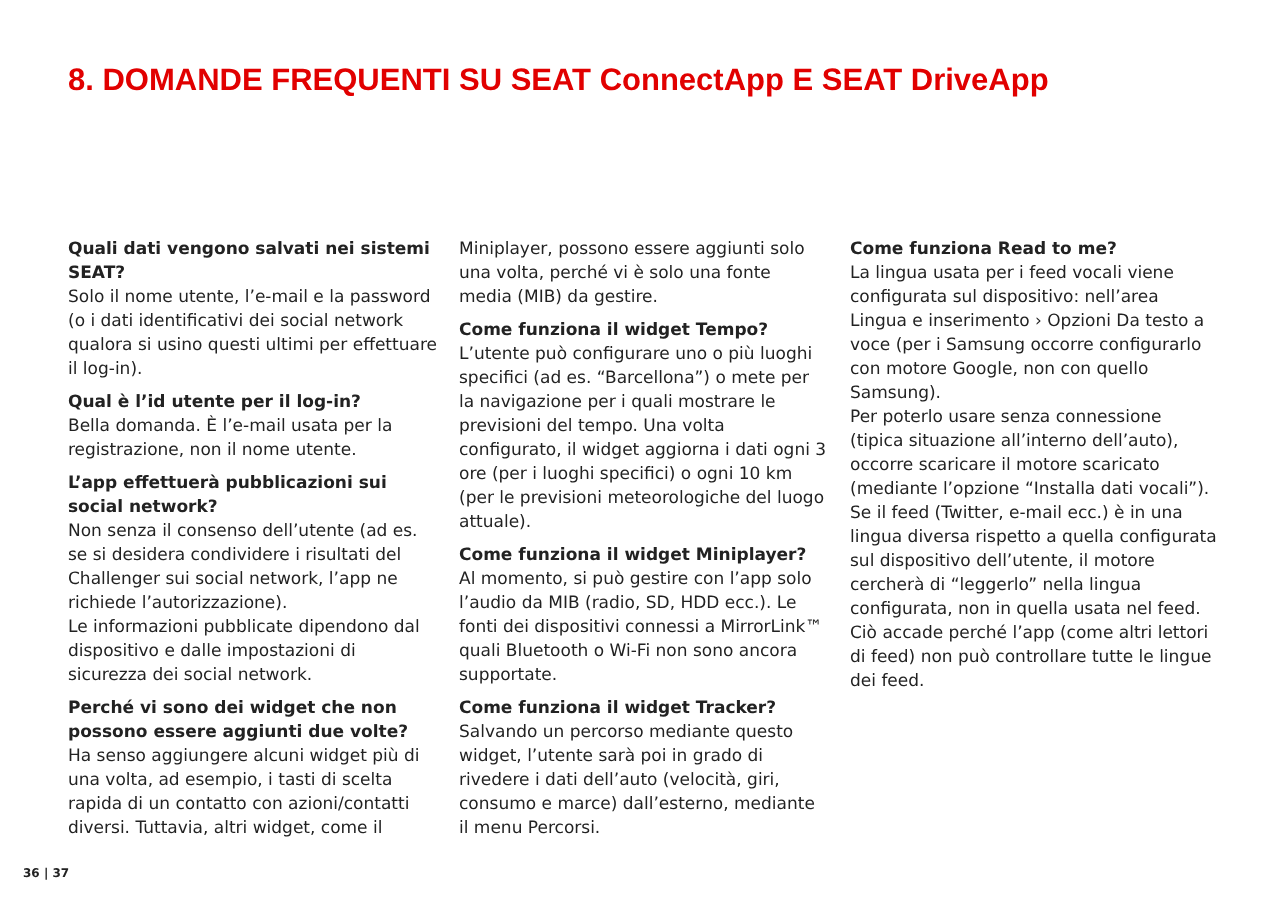8. DOMANDE FREQUENTI SU SEAT ConnectApp E SEAT DriveApp
Quali dati vengono salvati nei sistemi SEAT?
Solo il nome utente, l’e-mail e la password (o i dati identificativi dei social network qualora si usino questi ultimi per effettuare il log-in).
Qual è l’id utente per il log-in?
Bella domanda. È l’e-mail usata per la registrazione, non il nome utente.
L’app effettuerà pubblicazioni sui social network?
Non senza il consenso dell’utente (ad es. se si desidera condividere i risultati del Challenger sui social network, l’app ne richiede l’autorizzazione).
Le informazioni pubblicate dipendono dal dispositivo e dalle impostazioni di sicurezza dei social network.
Perché vi sono dei widget che non possono essere aggiunti due volte?
Ha senso aggiungere alcuni widget più di una volta, ad esempio, i tasti di scelta rapida di un contatto con azioni/contatti diversi. Tuttavia, altri widget, come il
Miniplayer, possono essere aggiunti solo una volta, perché vi è solo una fonte media (MIB) da gestire.
Come funziona il widget Tempo?
L’utente può configurare uno o più luoghi specifici (ad es. “Barcellona”) o mete per la navigazione per i quali mostrare le previsioni del tempo. Una volta configurato, il widget aggiorna i dati ogni 3 ore (per i luoghi specifici) o ogni 10 km (per le previsioni meteorologiche del luogo attuale).
Come funziona il widget Miniplayer?
Al momento, si può gestire con l’app solo l’audio da MIB (radio, SD, HDD ecc.). Le fonti dei dispositivi connessi a MirrorLink™ quali Bluetooth o Wi-Fi non sono ancora supportate.
Come funziona il widget Tracker?
Salvando un percorso mediante questo widget, l’utente sarà poi in grado di rivedere i dati dell’auto (velocità, giri, consumo e marce) dall’esterno, mediante il menu Percorsi.
Come funziona Read to me?
La lingua usata per i feed vocali viene configurata sul dispositivo: nell’area Lingua e inserimento › Opzioni Da testo a voce (per i Samsung occorre configurarlo con motore Google, non con quello Samsung).
Per poterlo usare senza connessione (tipica situazione all’interno dell’auto), occorre scaricare il motore scaricato (mediante l’opzione “Installa dati vocali”).
Se il feed (Twitter, e-mail ecc.) è in una lingua diversa rispetto a quella configurata sul dispositivo dell’utente, il motore cercherà di “leggerlo” nella lingua configurata, non in quella usata nel feed. Ciò accade perché l’app (come altri lettori di feed) non può controllare tutte le lingue dei feed.
36 | 37